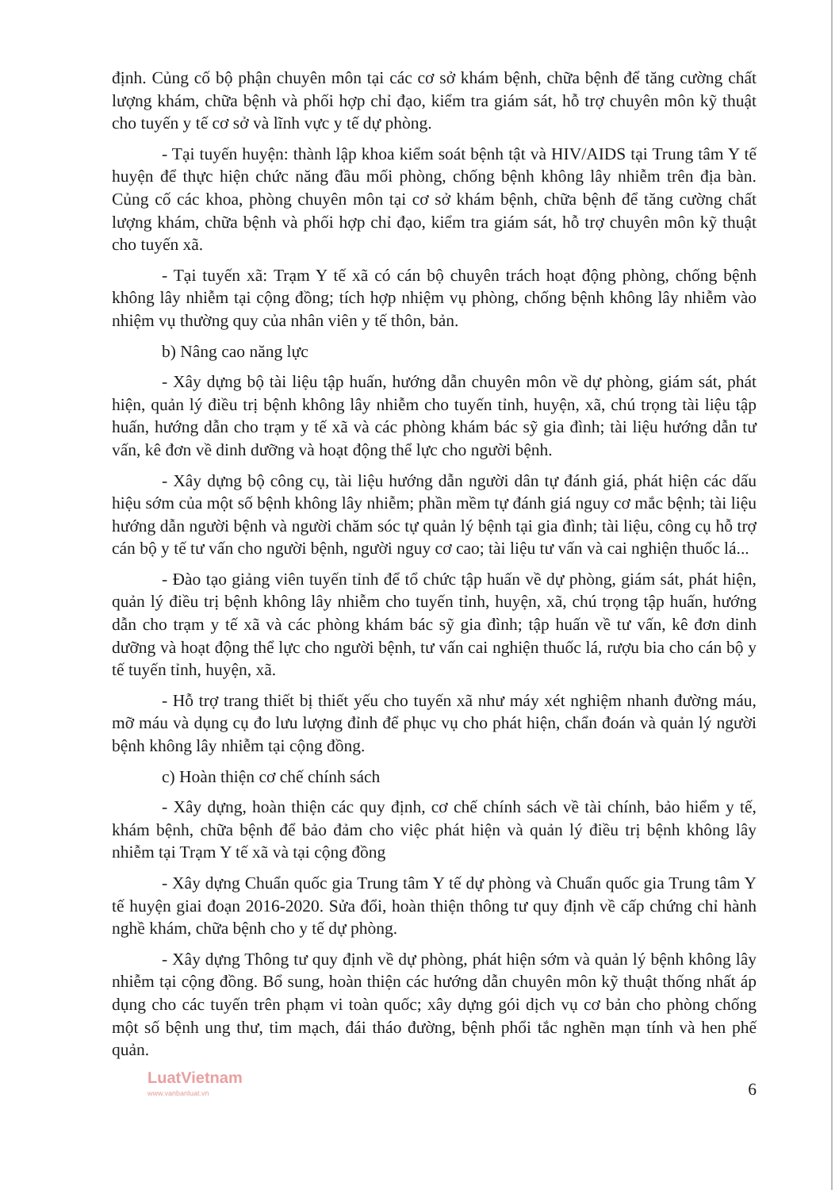định. Củng cố bộ phận chuyên môn tại các cơ sở khám bệnh, chữa bệnh để tăng cường chất lượng khám, chữa bệnh và phối hợp chỉ đạo, kiểm tra giám sát, hỗ trợ chuyên môn kỹ thuật cho tuyến y tế cơ sở và lĩnh vực y tế dự phòng.
- Tại tuyến huyện: thành lập khoa kiểm soát bệnh tật và HIV/AIDS tại Trung tâm Y tế huyện để thực hiện chức năng đầu mối phòng, chống bệnh không lây nhiễm trên địa bàn. Củng cố các khoa, phòng chuyên môn tại cơ sở khám bệnh, chữa bệnh để tăng cường chất lượng khám, chữa bệnh và phối hợp chỉ đạo, kiểm tra giám sát, hỗ trợ chuyên môn kỹ thuật cho tuyến xã.
- Tại tuyến xã: Trạm Y tế xã có cán bộ chuyên trách hoạt động phòng, chống bệnh không lây nhiễm tại cộng đồng; tích hợp nhiệm vụ phòng, chống bệnh không lây nhiễm vào nhiệm vụ thường quy của nhân viên y tế thôn, bản.
b) Nâng cao năng lực
- Xây dựng bộ tài liệu tập huấn, hướng dẫn chuyên môn về dự phòng, giám sát, phát hiện, quản lý điều trị bệnh không lây nhiễm cho tuyến tỉnh, huyện, xã, chú trọng tài liệu tập huấn, hướng dẫn cho trạm y tế xã và các phòng khám bác sỹ gia đình; tài liệu hướng dẫn tư vấn, kê đơn về dinh dưỡng và hoạt động thể lực cho người bệnh.
- Xây dựng bộ công cụ, tài liệu hướng dẫn người dân tự đánh giá, phát hiện các dấu hiệu sớm của một số bệnh không lây nhiễm; phần mềm tự đánh giá nguy cơ mắc bệnh; tài liệu hướng dẫn người bệnh và người chăm sóc tự quản lý bệnh tại gia đình; tài liệu, công cụ hỗ trợ cán bộ y tế tư vấn cho người bệnh, người nguy cơ cao; tài liệu tư vấn và cai nghiện thuốc lá...
- Đào tạo giảng viên tuyến tỉnh để tổ chức tập huấn về dự phòng, giám sát, phát hiện, quản lý điều trị bệnh không lây nhiễm cho tuyến tỉnh, huyện, xã, chú trọng tập huấn, hướng dẫn cho trạm y tế xã và các phòng khám bác sỹ gia đình; tập huấn về tư vấn, kê đơn dinh dưỡng và hoạt động thể lực cho người bệnh, tư vấn cai nghiện thuốc lá, rượu bia cho cán bộ y tế tuyến tỉnh, huyện, xã.
- Hỗ trợ trang thiết bị thiết yếu cho tuyến xã như máy xét nghiệm nhanh đường máu, mỡ máu và dụng cụ đo lưu lượng đỉnh để phục vụ cho phát hiện, chẩn đoán và quản lý người bệnh không lây nhiễm tại cộng đồng.
c) Hoàn thiện cơ chế chính sách
- Xây dựng, hoàn thiện các quy định, cơ chế chính sách về tài chính, bảo hiểm y tế, khám bệnh, chữa bệnh để bảo đảm cho việc phát hiện và quản lý điều trị bệnh không lây nhiễm tại Trạm Y tế xã và tại cộng đồng
- Xây dựng Chuẩn quốc gia Trung tâm Y tế dự phòng và Chuẩn quốc gia Trung tâm Y tế huyện giai đoạn 2016-2020. Sửa đổi, hoàn thiện thông tư quy định về cấp chứng chỉ hành nghề khám, chữa bệnh cho y tế dự phòng.
- Xây dựng Thông tư quy định về dự phòng, phát hiện sớm và quản lý bệnh không lây nhiễm tại cộng đồng. Bổ sung, hoàn thiện các hướng dẫn chuyên môn kỹ thuật thống nhất áp dụng cho các tuyến trên phạm vi toàn quốc; xây dựng gói dịch vụ cơ bản cho phòng chống một số bệnh ung thư, tim mạch, đái tháo đường, bệnh phổi tắc nghẽn mạn tính và hen phế quản.
LuatVietnam
www.vanbanluat.vn
6